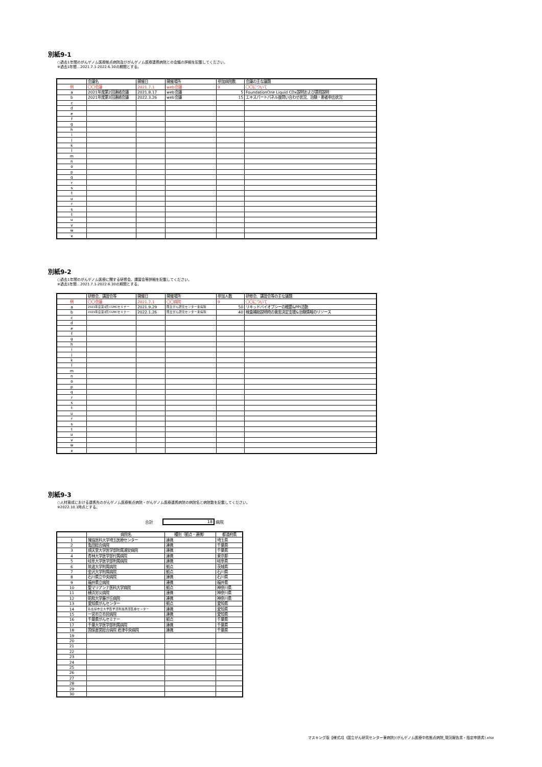別紙9-1
○過去1年間のがんゲノム医療拠点病院及びがんゲノム医療連携病院との会議の詳細を記載してください。
※過去1年間…2021.7.1-2022.6.30の期間とする。
| | 会議名 | 開催日 | 開催場所 | 参加病院数 | 会議の主な議題 |
| --- | --- | --- | --- | --- | --- |
| 例 | 〇〇会議 | 2021.7.1 | web会議 | 9 | 〇〇について |
| a | 2021年度第2回連絡会議 | 2021.8.17 | web会議 | 5 | FoundationOne Liquid CDx説明および運用説明 |
| b | 2021年度第3回連絡会議 | 2022.3.26 | web会議 | 15 | エキスパートパネル後問い合わせ状況、治験・患者申出状況 |
| c | | | | | |
| d | | | | | |
| e | | | | | |
| f | | | | | |
| g | | | | | |
| h | | | | | |
| i | | | | | |
| j | | | | | |
| k | | | | | |
| l | | | | | |
| m | | | | | |
| n | | | | | |
| o | | | | | |
| p | | | | | |
| q | | | | | |
| r | | | | | |
| s | | | | | |
| t | | | | | |
| u | | | | | |
| r | | | | | |
| s | | | | | |
| t | | | | | |
| u | | | | | |
| v | | | | | |
| w | | | | | |
| x | | | | | |
別紙9-2
○過去1年間のがんゲノム医療に関する研修会、講習会等詳細を記載してください。
※過去1年間…2021.7.1-2022.6.30の期間とする。
| | 研修会、講習会等 | 開催日 | 開催場所 | 参加人数 | 研修会、講習会等の主な議題 |
| --- | --- | --- | --- | --- | --- |
| 例 | 〇〇会議 | 2021.7.1 | 〇〇病院 | 9 | 〇〇について |
| a | 2021年度第1回CGMCセミナー | 2021.9.29 | 国立がん研究センター東病院 | 50 | リキッドバイオプシーの概要&PPI活動 |
| b | 2021年度第2回CGMCセミナー | 2022.1.26 | 国立がん研究センター東病院 | 40 | 検査補助説明時の意思決定支援&治験情報のリソース |
| c | | | | | |
| d | | | | | |
| e | | | | | |
| f | | | | | |
| g | | | | | |
| h | | | | | |
| i | | | | | |
| j | | | | | |
| k | | | | | |
| l | | | | | |
| m | | | | | |
| n | | | | | |
| o | | | | | |
| p | | | | | |
| q | | | | | |
| r | | | | | |
| s | | | | | |
| t | | | | | |
| u | | | | | |
| r | | | | | |
| s | | | | | |
| t | | | | | |
| u | | | | | |
| v | | | | | |
| w | | | | | |
| x | | | | | |
別紙9-3
○人材育成における連携先のがんゲノム医療拠点病院・がんゲノム医療連携病院の病院名と病院数を記載してください。
※2022.10.1時点とする。
合計 18 病院
| | 病院名 | 種別（拠点・連携） | 都道府県 |
| --- | --- | --- | --- |
| 1 | 獨協医科大学埼玉医療センター | 連携 | 埼玉県 |
| 2 | 亀田総合病院 | 連携 | 千葉県 |
| 3 | 順天堂大学医学部附属浦安病院 | 連携 | 千葉県 |
| 4 | 杏林大学医学部付属病院 | 連携 | 東京都 |
| 5 | 岐阜大学医学部附属病院 | 連携 | 岐阜県 |
| 6 | 筑波大学附属病院 | 拠点 | 茨城県 |
| 7 | 金沢大学附属病院 | 拠点 | 石川県 |
| 8 | 石川県立中央病院 | 連携 | 石川県 |
| 9 | 福井県立病院 | 連携 | 福井県 |
| 10 | 聖マリアンナ医科大学病院 | 拠点 | 神奈川県 |
| 11 | 横浜労災病院 | 連携 | 神奈川県 |
| 12 | 昭和大学藤が丘病院 | 連携 | 神奈川県 |
| 13 | 愛知県がんセンター | 拠点 | 愛知県 |
| 14 | 名古屋市立大学医学部附属西部医療センター | 連携 | 愛知県 |
| 15 | 一宮市立市民病院 | 連携 | 愛知県 |
| 16 | 千葉県がんセミナー | 拠点 | 千葉県 |
| 17 | 千葉大学医学部附属病院 | 連携 | 千葉県 |
| 18 | 国保直営総合病院 君津中央病院 | 連携 | 千葉県 |
| 19 | | | |
| 20 | | | |
| 21 | | | |
| 22 | | | |
| 23 | | | |
| 24 | | | |
| 25 | | | |
| 26 | | | |
| 27 | | | |
| 28 | | | |
| 29 | | | |
| 30 | | | |
マスキング版【様式2】(国立がん研究センター東病院)(がんゲノム医療中核拠点病院_現況報告書・指定申請書).xlsx